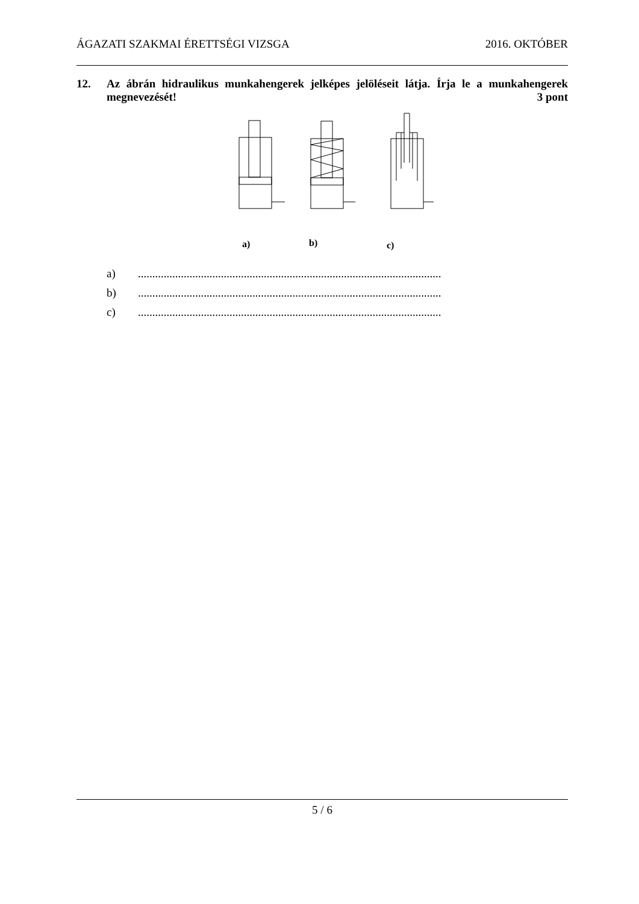ÁGAZATI SZAKMAI ÉRETTSÉGI VIZSGA 2016. OKTÓBER
12. Az ábrán hidraulikus munkahengerek jelképes jelöléseit látja. Írja le a munkahengerek megnevezését! 3 pont
a)
b)
c)
a)..........................................................................................................
b)..........................................................................................................
c)..........................................................................................................
5 / 6